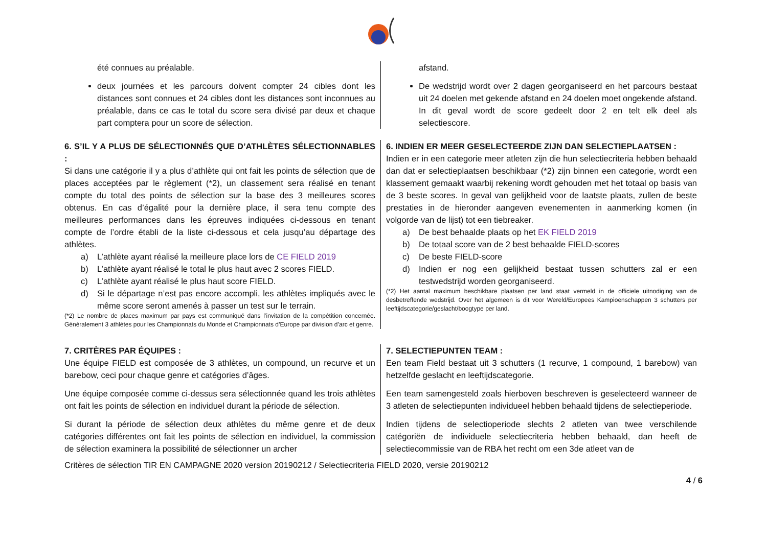été connues au préalable.
deux journées et les parcours doivent compter 24 cibles dont les distances sont connues et 24 cibles dont les distances sont inconnues au préalable, dans ce cas le total du score sera divisé par deux et chaque part comptera pour un score de sélection.
afstand.
De wedstrijd wordt over 2 dagen georganiseerd en het parcours bestaat uit 24 doelen met gekende afstand en 24 doelen moet ongekende afstand. In dit geval wordt de score gedeelt door 2 en telt elk deel als selectiescore.
6. S’IL Y A PLUS DE SÉLECTIONNÉS QUE D’ATHLÈTES SÉLECTIONNABLES :
Si dans une catégorie il y a plus d’athlète qui ont fait les points de sélection que de places acceptées par le règlement (*2), un classement sera réalisé en tenant compte du total des points de sélection sur la base des 3 meilleures scores obtenus. En cas d’égalité pour la dernière place, il sera tenu compte des meilleures performances dans les épreuves indiquées ci-dessous en tenant compte de l’ordre établi de la liste ci-dessous et cela jusqu’au départage des athlètes.
a) L’athlète ayant réalisé la meilleure place lors de CE FIELD 2019
b) L’athlète ayant réalisé le total le plus haut avec 2 scores FIELD.
c) L’athlète ayant réalisé le plus haut score FIELD.
d) Si le départage n’est pas encore accompli, les athlètes impliqués avec le même score seront amenés à passer un test sur le terrain.
(*2) Le nombre de places maximum par pays est communiqué dans l’invitation de la compétition concernée. Généralement 3 athlètes pour les Championnats du Monde et Championnats d’Europe par division d’arc et genre.
6. INDIEN ER MEER GESELECTEERDE ZIJN DAN SELECTIEPLAATSEN :
Indien er in een categorie meer atleten zijn die hun selectiecriteria hebben behaald dan dat er selectieplaatsen beschikbaar (*2) zijn binnen een categorie, wordt een klassement gemaakt waarbij rekening wordt gehouden met het totaal op basis van de 3 beste scores. In geval van gelijkheid voor de laatste plaats, zullen de beste prestaties in de hieronder aangeven evenementen in aanmerking komen (in volgorde van de lijst) tot een tiebreaker.
a) De best behaalde plaats op het EK FIELD 2019
b) De totaal score van de 2 best behaalde FIELD-scores
c) De beste FIELD-score
d) Indien er nog een gelijkheid bestaat tussen schutters zal er een testwedstrijd worden georganiseerd.
(*2) Het aantal maximum beschikbare plaatsen per land staat vermeld in de officiele uitnodiging van de desbetreffende wedstrijd. Over het algemeen is dit voor Wereld/Europees Kampioenschappen 3 schutters per leeftijdscategorie/geslacht/boogtype per land.
7. CRITÈRES PAR ÉQUIPES :
Une équipe FIELD est composée de 3 athlètes, un compound, un recurve et un barebow, ceci pour chaque genre et catégories d’âges.
Une équipe composée comme ci-dessus sera sélectionnée quand les trois athlètes ont fait les points de sélection en individuel durant la période de sélection.
Si durant la période de sélection deux athlètes du même genre et de deux catégories différentes ont fait les points de sélection en individuel, la commission de sélection examinera la possibilité de sélectionner un archer
7. SELECTIEPUNTEN TEAM :
Een team Field bestaat uit 3 schutters (1 recurve, 1 compound, 1 barebow) van hetzelfde geslacht en leeftijdscategorie.
Een team samengesteld zoals hierboven beschreven is geselecteerd wanneer de 3 atleten de selectiepunten individueel hebben behaald tijdens de selectieperiode.
Indien tijdens de selectioperiode slechts 2 atleten van twee verschilende catégoriën de individuele selectiecriteria hebben behaald, dan heeft de selectiecommissie van de RBA het recht om een 3de atleet van de
Critères de sélection TIR EN CAMPAGNE 2020 version 20190212 / Selectiecriteria FIELD 2020, versie 20190212
4 / 6